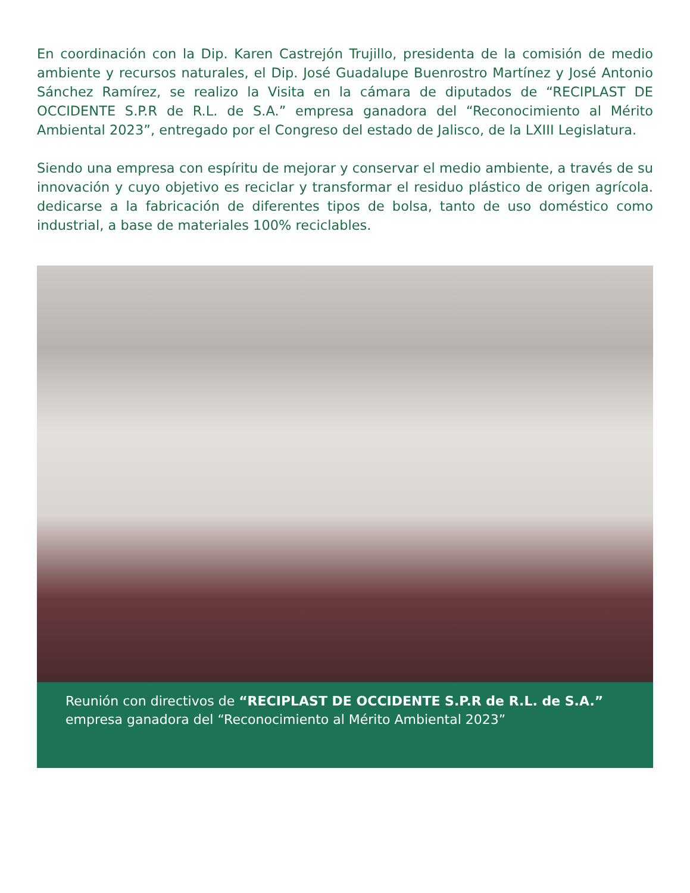En coordinación con la Dip. Karen Castrejón Trujillo, presidenta de la comisión de medio ambiente y recursos naturales, el Dip. José Guadalupe Buenrostro Martínez y José Antonio Sánchez Ramírez, se realizo la Visita en la cámara de diputados de “RECIPLAST DE OCCIDENTE S.P.R de R.L. de S.A.” empresa ganadora del “Reconocimiento al Mérito Ambiental 2023”, entregado por el Congreso del estado de Jalisco, de la LXIII Legislatura.
Siendo una empresa con espíritu de mejorar y conservar el medio ambiente, a través de su innovación y cuyo objetivo es reciclar y transformar el residuo plástico de origen agrícola. dedicarse a la fabricación de diferentes tipos de bolsa, tanto de uso doméstico como industrial, a base de materiales 100% reciclables.
Reunión con directivos de “RECIPLAST DE OCCIDENTE S.P.R de R.L. de S.A.” empresa ganadora del “Reconocimiento al Mérito Ambiental 2023”